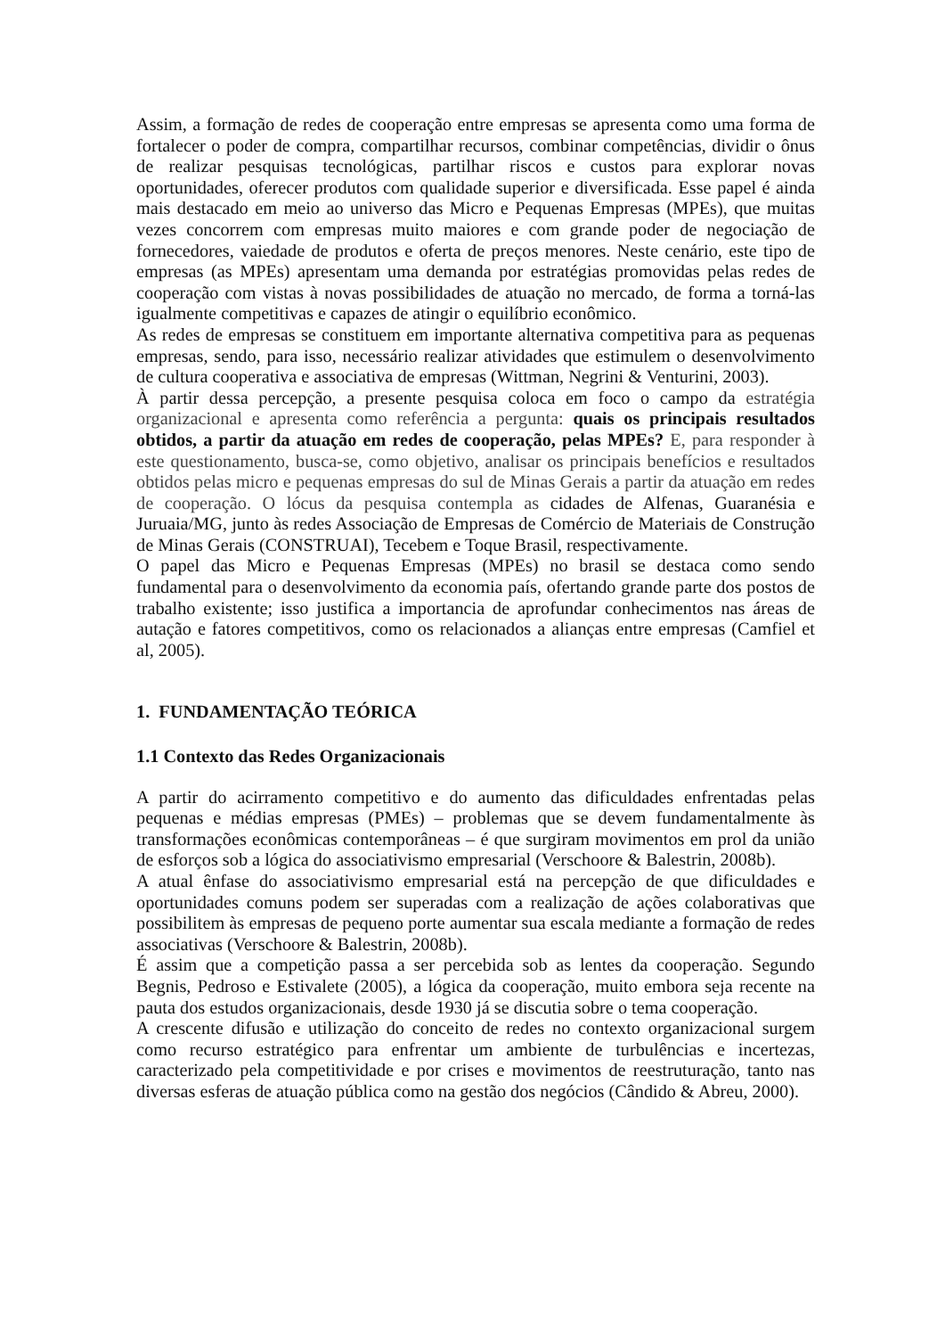Assim, a formação de redes de cooperação entre empresas se apresenta como uma forma de fortalecer o poder de compra, compartilhar recursos, combinar competências, dividir o ônus de realizar pesquisas tecnológicas, partilhar riscos e custos para explorar novas oportunidades, oferecer produtos com qualidade superior e diversificada. Esse papel é ainda mais destacado em meio ao universo das Micro e Pequenas Empresas (MPEs), que muitas vezes concorrem com empresas muito maiores e com grande poder de negociação de fornecedores, vaiedade de produtos e oferta de preços menores. Neste cenário, este tipo de empresas (as MPEs) apresentam uma demanda por estratégias promovidas pelas redes de cooperação com vistas à novas possibilidades de atuação no mercado, de forma a torná-las igualmente competitivas e capazes de atingir o equilíbrio econômico.
As redes de empresas se constituem em importante alternativa competitiva para as pequenas empresas, sendo, para isso, necessário realizar atividades que estimulem o desenvolvimento de cultura cooperativa e associativa de empresas (Wittman, Negrini & Venturini, 2003).
À partir dessa percepção, a presente pesquisa coloca em foco o campo da estratégia organizacional e apresenta como referência a pergunta: quais os principais resultados obtidos, a partir da atuação em redes de cooperação, pelas MPEs? E, para responder à este questionamento, busca-se, como objetivo, analisar os principais benefícios e resultados obtidos pelas micro e pequenas empresas do sul de Minas Gerais a partir da atuação em redes de cooperação. O lócus da pesquisa contempla as cidades de Alfenas, Guaranésia e Juruaia/MG, junto às redes Associação de Empresas de Comércio de Materiais de Construção de Minas Gerais (CONSTRUAI), Tecebem e Toque Brasil, respectivamente.
O papel das Micro e Pequenas Empresas (MPEs) no brasil se destaca como sendo fundamental para o desenvolvimento da economia país, ofertando grande parte dos postos de trabalho existente; isso justifica a importancia de aprofundar conhecimentos nas áreas de autação e fatores competitivos, como os relacionados a alianças entre empresas (Camfiel et al, 2005).
1. FUNDAMENTAÇÃO TEÓRICA
1.1 Contexto das Redes Organizacionais
A partir do acirramento competitivo e do aumento das dificuldades enfrentadas pelas pequenas e médias empresas (PMEs) – problemas que se devem fundamentalmente às transformações econômicas contemporâneas – é que surgiram movimentos em prol da união de esforços sob a lógica do associativismo empresarial (Verschoore & Balestrin, 2008b).
A atual ênfase do associativismo empresarial está na percepção de que dificuldades e oportunidades comuns podem ser superadas com a realização de ações colaborativas que possibilitem às empresas de pequeno porte aumentar sua escala mediante a formação de redes associativas (Verschoore & Balestrin, 2008b).
É assim que a competição passa a ser percebida sob as lentes da cooperação. Segundo Begnis, Pedroso e Estivalete (2005), a lógica da cooperação, muito embora seja recente na pauta dos estudos organizacionais, desde 1930 já se discutia sobre o tema cooperação.
A crescente difusão e utilização do conceito de redes no contexto organizacional surgem como recurso estratégico para enfrentar um ambiente de turbulências e incertezas, caracterizado pela competitividade e por crises e movimentos de reestruturação, tanto nas diversas esferas de atuação pública como na gestão dos negócios (Cândido & Abreu, 2000).